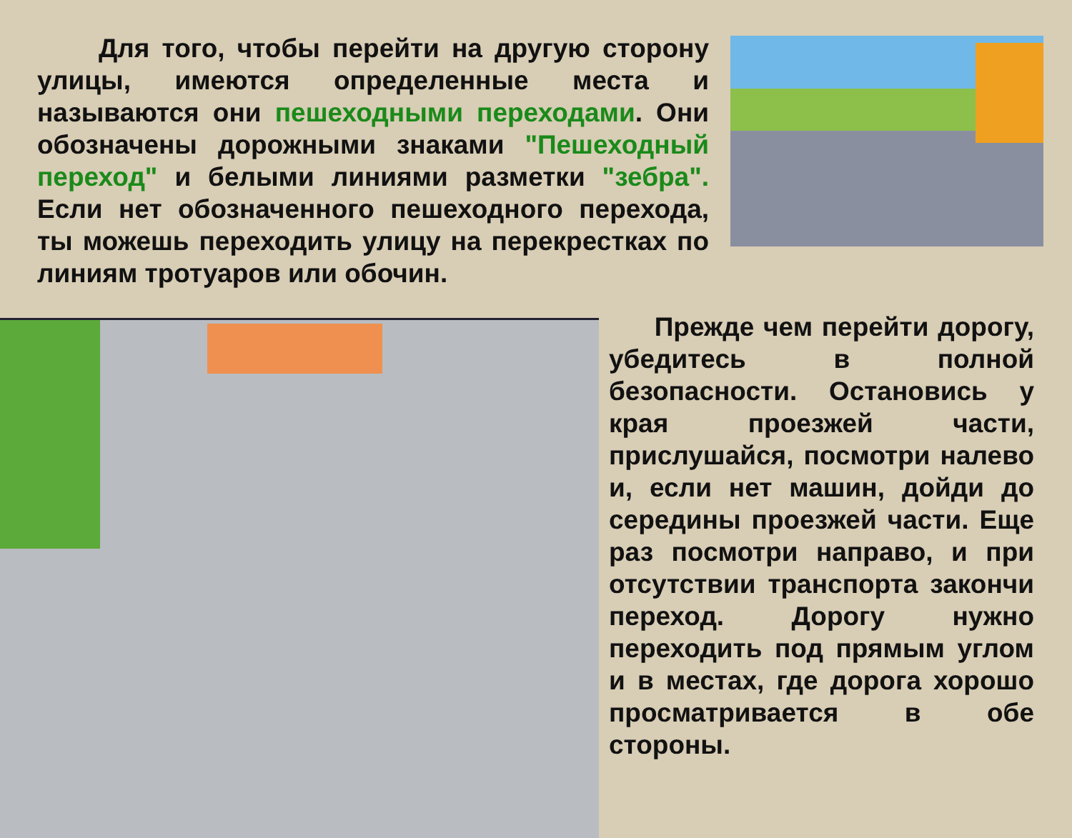Для того, чтобы перейти на другую сторону улицы, имеются определенные места и называются они пешеходными переходами. Они обозначены дорожными знаками "Пешеходный переход" и белыми линиями разметки "зебра". Если нет обозначенного пешеходного перехода, ты можешь переходить улицу на перекрестках по линиям тротуаров или обочин.
Прежде чем перейти дорогу, убедитесь в полной безопасности. Остановись у края проезжей части, прислушайся, посмотри налево и, если нет машин, дойди до середины проезжей части. Еще раз посмотри направо, и при отсутствии транспорта закончи переход. Дорогу нужно переходить под прямым углом и в местах, где дорога хорошо просматривается в обе стороны.